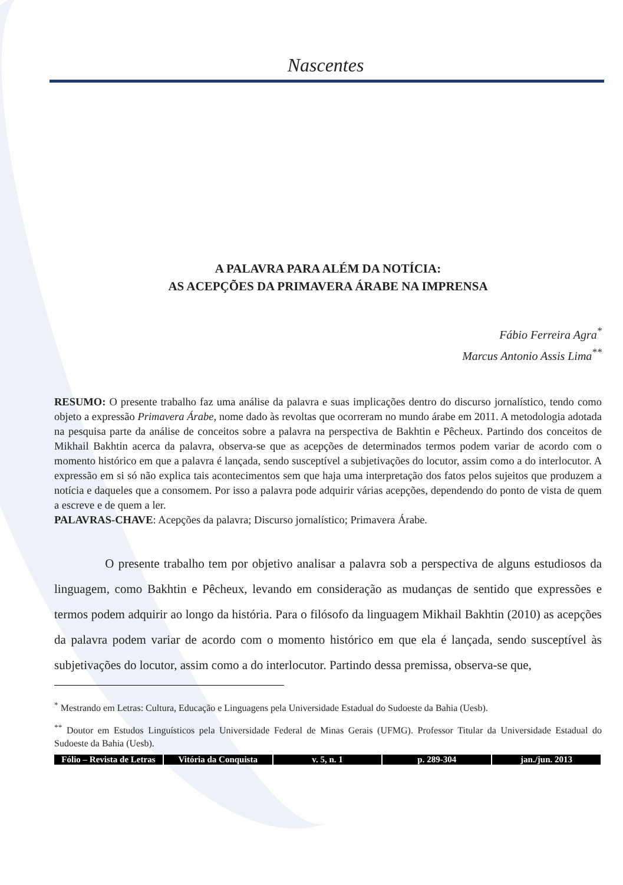Nascentes
A PALAVRA PARA ALÉM DA NOTÍCIA:
AS ACEPÇÕES DA PRIMAVERA ÁRABE NA IMPRENSA
Fábio Ferreira Agra<sup>*</sup>
Marcus Antonio Assis Lima<sup>**</sup>
RESUMO: O presente trabalho faz uma análise da palavra e suas implicações dentro do discurso jornalístico, tendo como objeto a expressão Primavera Árabe, nome dado às revoltas que ocorreram no mundo árabe em 2011. A metodologia adotada na pesquisa parte da análise de conceitos sobre a palavra na perspectiva de Bakhtin e Pêcheux. Partindo dos conceitos de Mikhail Bakhtin acerca da palavra, observa-se que as acepções de determinados termos podem variar de acordo com o momento histórico em que a palavra é lançada, sendo susceptível a subjetivações do locutor, assim como a do interlocutor. A expressão em si só não explica tais acontecimentos sem que haja uma interpretação dos fatos pelos sujeitos que produzem a notícia e daqueles que a consomem. Por isso a palavra pode adquirir várias acepções, dependendo do ponto de vista de quem a escreve e de quem a ler.
PALAVRAS-CHAVE: Acepções da palavra; Discurso jornalístico; Primavera Árabe.
O presente trabalho tem por objetivo analisar a palavra sob a perspectiva de alguns estudiosos da linguagem, como Bakhtin e Pêcheux, levando em consideração as mudanças de sentido que expressões e termos podem adquirir ao longo da história. Para o filósofo da linguagem Mikhail Bakhtin (2010) as acepções da palavra podem variar de acordo com o momento histórico em que ela é lançada, sendo susceptível às subjetivações do locutor, assim como a do interlocutor. Partindo dessa premissa, observa-se que,
<sup>*</sup> Mestrando em Letras: Cultura, Educação e Linguagens pela Universidade Estadual do Sudoeste da Bahia (Uesb).
<sup>**</sup> Doutor em Estudos Linguísticos pela Universidade Federal de Minas Gerais (UFMG). Professor Titular da Universidade Estadual do Sudoeste da Bahia (Uesb).
Fólio – Revista de Letras Vitória da Conquista v. 5, n. 1 p. 289-304 jan./jun. 2013